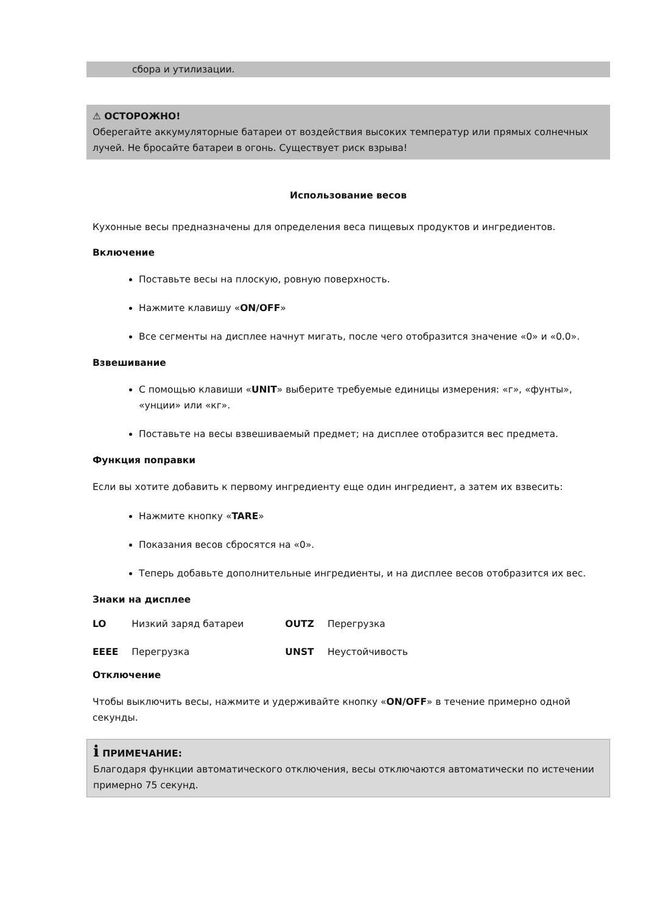сбора и утилизации.
⚠ ОСТОРОЖНО!
Оберегайте аккумуляторные батареи от воздействия высоких температур или прямых солнечных лучей. Не бросайте батареи в огонь. Существует риск взрыва!
Использование весов
Кухонные весы предназначены для определения веса пищевых продуктов и ингредиентов.
Включение
Поставьте весы на плоскую, ровную поверхность.
Нажмите клавишу «ON/OFF»
Все сегменты на дисплее начнут мигать, после чего отобразится значение «0» и «0.0».
Взвешивание
С помощью клавиши «UNIT» выберите требуемые единицы измерения: «г», «фунты», «унции» или «кг».
Поставьте на весы взвешиваемый предмет; на дисплее отобразится вес предмета.
Функция поправки
Если вы хотите добавить к первому ингредиенту еще один ингредиент, а затем их взвесить:
Нажмите кнопку «TARE»
Показания весов сбросятся на «0».
Теперь добавьте дополнительные ингредиенты, и на дисплее весов отобразится их вес.
Знаки на дисплее
| LO | Низкий заряд батареи | OUTZ | Перегрузка |
| EEEE | Перегрузка | UNST | Неустойчивость |
Отключение
Чтобы выключить весы, нажмите и удерживайте кнопку «ON/OFF» в течение примерно одной секунды.
i ПРИМЕЧАНИЕ:
Благодаря функции автоматического отключения, весы отключаются автоматически по истечении примерно 75 секунд.